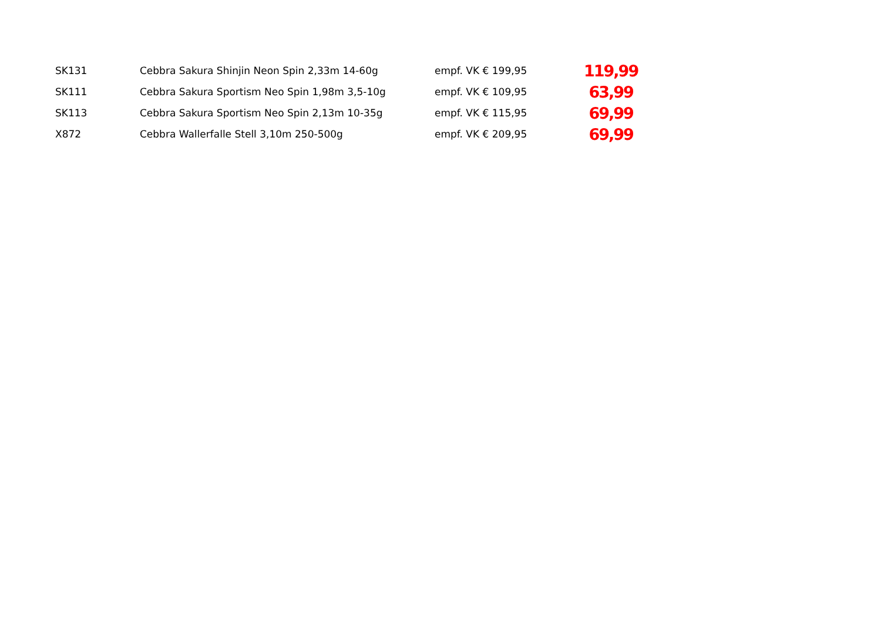| SK131 | Cebbra Sakura Shinjin Neon Spin 2,33m 14-60g | empf. VK € 199,95 | 119,99 |
| SK111 | Cebbra Sakura Sportism Neo Spin 1,98m 3,5-10g | empf. VK € 109,95 | 63,99 |
| SK113 | Cebbra Sakura Sportism Neo Spin 2,13m 10-35g | empf. VK € 115,95 | 69,99 |
| X872 | Cebbra Wallerfalle Stell 3,10m 250-500g | empf. VK € 209,95 | 69,99 |